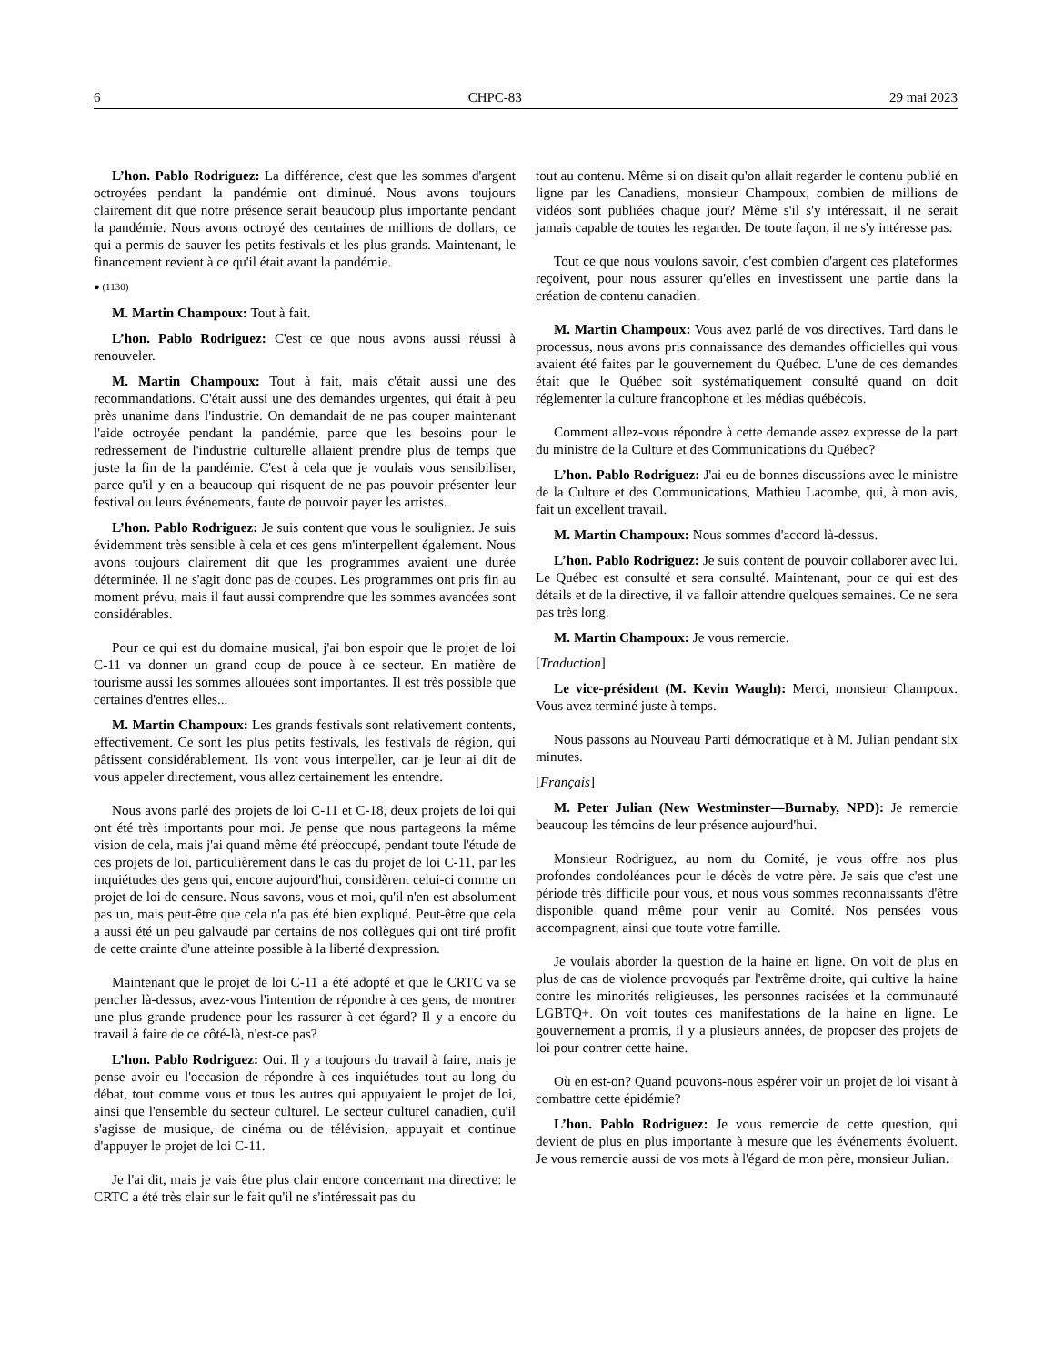6 CHPC-83 29 mai 2023
L’hon. Pablo Rodriguez: La différence, c'est que les sommes d'argent octroyées pendant la pandémie ont diminué. Nous avons toujours clairement dit que notre présence serait beaucoup plus importante pendant la pandémie. Nous avons octroyé des centaines de millions de dollars, ce qui a permis de sauver les petits festivals et les plus grands. Maintenant, le financement revient à ce qu'il était avant la pandémie.
● (1130)
M. Martin Champoux: Tout à fait.
L’hon. Pablo Rodriguez: C'est ce que nous avons aussi réussi à renouveler.
M. Martin Champoux: Tout à fait, mais c'était aussi une des recommandations. C'était aussi une des demandes urgentes, qui était à peu près unanime dans l'industrie. On demandait de ne pas couper maintenant l'aide octroyée pendant la pandémie, parce que les besoins pour le redressement de l'industrie culturelle allaient prendre plus de temps que juste la fin de la pandémie. C'est à cela que je voulais vous sensibiliser, parce qu'il y en a beaucoup qui risquent de ne pas pouvoir présenter leur festival ou leurs événements, faute de pouvoir payer les artistes.
L’hon. Pablo Rodriguez: Je suis content que vous le souligniez. Je suis évidemment très sensible à cela et ces gens m'interpellent également. Nous avons toujours clairement dit que les programmes avaient une durée déterminée. Il ne s'agit donc pas de coupes. Les programmes ont pris fin au moment prévu, mais il faut aussi comprendre que les sommes avancées sont considérables.
Pour ce qui est du domaine musical, j'ai bon espoir que le projet de loi C-11 va donner un grand coup de pouce à ce secteur. En matière de tourisme aussi les sommes allouées sont importantes. Il est très possible que certaines d'entres elles...
M. Martin Champoux: Les grands festivals sont relativement contents, effectivement. Ce sont les plus petits festivals, les festivals de région, qui pâtissent considérablement. Ils vont vous interpeller, car je leur ai dit de vous appeler directement, vous allez certainement les entendre.
Nous avons parlé des projets de loi C-11 et C-18, deux projets de loi qui ont été très importants pour moi. Je pense que nous partageons la même vision de cela, mais j'ai quand même été préoccupé, pendant toute l'étude de ces projets de loi, particulièrement dans le cas du projet de loi C-11, par les inquiétudes des gens qui, encore aujourd'hui, considèrent celui-ci comme un projet de loi de censure. Nous savons, vous et moi, qu'il n'en est absolument pas un, mais peut-être que cela n'a pas été bien expliqué. Peut-être que cela a aussi été un peu galvaudé par certains de nos collègues qui ont tiré profit de cette crainte d'une atteinte possible à la liberté d'expression.
Maintenant que le projet de loi C-11 a été adopté et que le CRTC va se pencher là-dessus, avez-vous l'intention de répondre à ces gens, de montrer une plus grande prudence pour les rassurer à cet égard? Il y a encore du travail à faire de ce côté-là, n'est-ce pas?
L’hon. Pablo Rodriguez: Oui. Il y a toujours du travail à faire, mais je pense avoir eu l'occasion de répondre à ces inquiétudes tout au long du débat, tout comme vous et tous les autres qui appuyaient le projet de loi, ainsi que l'ensemble du secteur culturel. Le secteur culturel canadien, qu'il s'agisse de musique, de cinéma ou de télévision, appuyait et continue d'appuyer le projet de loi C-11.
Je l'ai dit, mais je vais être plus clair encore concernant ma directive: le CRTC a été très clair sur le fait qu'il ne s'intéressait pas du
tout au contenu. Même si on disait qu'on allait regarder le contenu publié en ligne par les Canadiens, monsieur Champoux, combien de millions de vidéos sont publiées chaque jour? Même s'il s'y intéressait, il ne serait jamais capable de toutes les regarder. De toute façon, il ne s'y intéresse pas.
Tout ce que nous voulons savoir, c'est combien d'argent ces plateformes reçoivent, pour nous assurer qu'elles en investissent une partie dans la création de contenu canadien.
M. Martin Champoux: Vous avez parlé de vos directives. Tard dans le processus, nous avons pris connaissance des demandes officielles qui vous avaient été faites par le gouvernement du Québec. L'une de ces demandes était que le Québec soit systématiquement consulté quand on doit réglementer la culture francophone et les médias québécois.
Comment allez-vous répondre à cette demande assez expresse de la part du ministre de la Culture et des Communications du Québec?
L’hon. Pablo Rodriguez: J'ai eu de bonnes discussions avec le ministre de la Culture et des Communications, Mathieu Lacombe, qui, à mon avis, fait un excellent travail.
M. Martin Champoux: Nous sommes d'accord là-dessus.
L’hon. Pablo Rodriguez: Je suis content de pouvoir collaborer avec lui. Le Québec est consulté et sera consulté. Maintenant, pour ce qui est des détails et de la directive, il va falloir attendre quelques semaines. Ce ne sera pas très long.
M. Martin Champoux: Je vous remercie.
[Traduction]
Le vice-président (M. Kevin Waugh): Merci, monsieur Champoux. Vous avez terminé juste à temps.
Nous passons au Nouveau Parti démocratique et à M. Julian pendant six minutes.
[Français]
M. Peter Julian (New Westminster—Burnaby, NPD): Je remercie beaucoup les témoins de leur présence aujourd'hui.
Monsieur Rodriguez, au nom du Comité, je vous offre nos plus profondes condoléances pour le décès de votre père. Je sais que c'est une période très difficile pour vous, et nous vous sommes reconnaissants d'être disponible quand même pour venir au Comité. Nos pensées vous accompagnent, ainsi que toute votre famille.
Je voulais aborder la question de la haine en ligne. On voit de plus en plus de cas de violence provoqués par l'extrême droite, qui cultive la haine contre les minorités religieuses, les personnes racisées et la communauté LGBTQ+. On voit toutes ces manifestations de la haine en ligne. Le gouvernement a promis, il y a plusieurs années, de proposer des projets de loi pour contrer cette haine.
Où en est-on? Quand pouvons-nous espérer voir un projet de loi visant à combattre cette épidémie?
L’hon. Pablo Rodriguez: Je vous remercie de cette question, qui devient de plus en plus importante à mesure que les événements évoluent. Je vous remercie aussi de vos mots à l'égard de mon père, monsieur Julian.